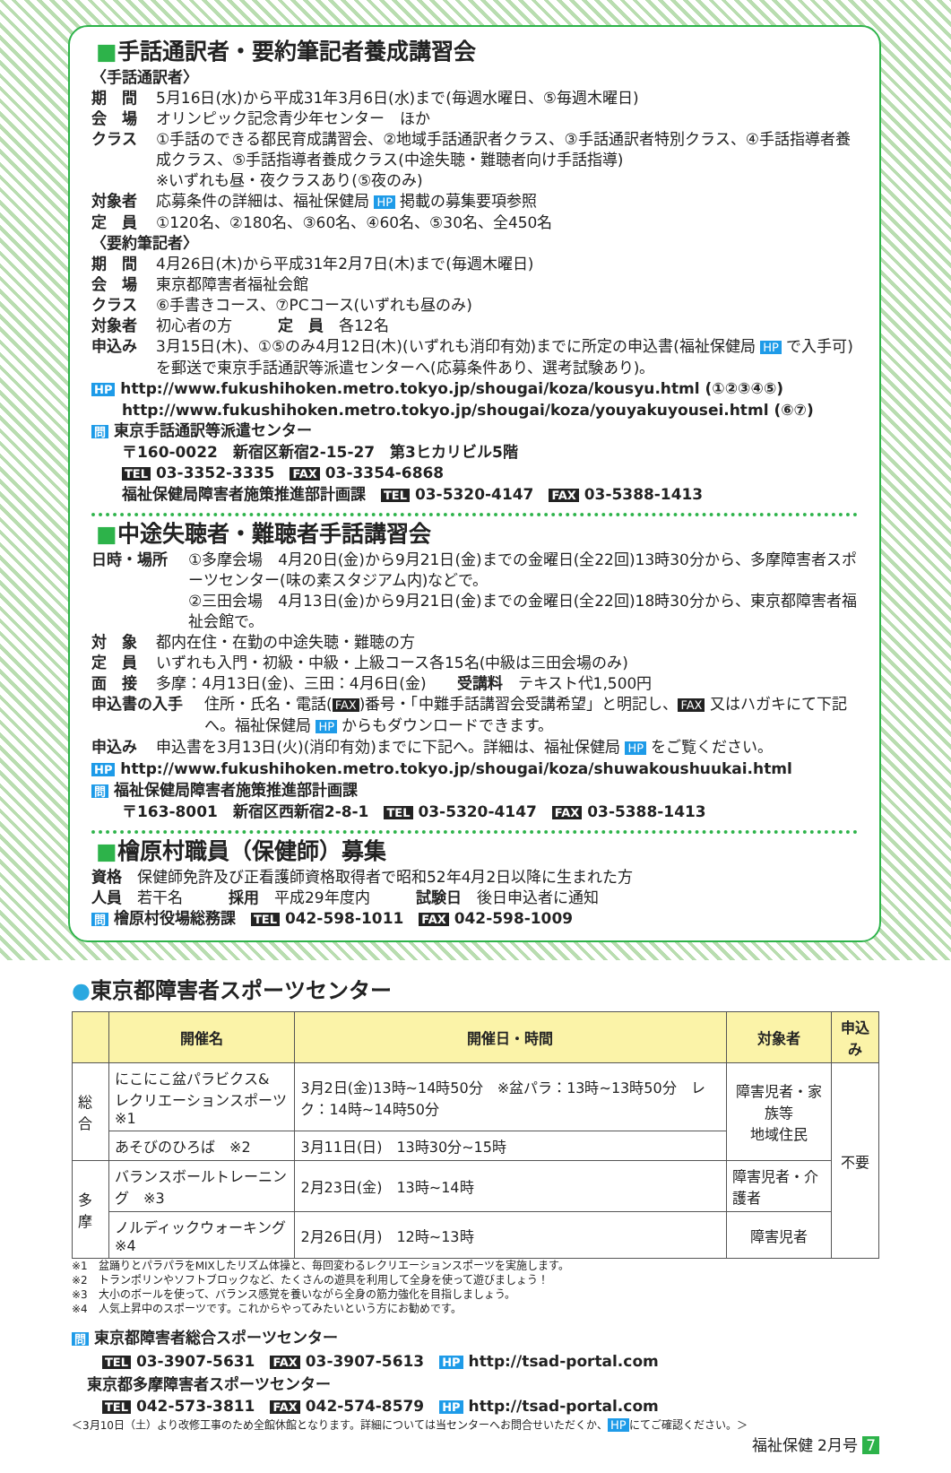■手話通訳者・要約筆記者養成講習会
〈手話通訳者〉
期　間 5月16日(水)から平成31年3月6日(水)まで(毎週水曜日、⑤毎週木曜日)
会　場 オリンピック記念青少年センター　ほか
クラス ①手話のできる都民育成講習会、②地域手話通訳者クラス、③手話通訳者特別クラス、④手話指導者養成クラス、⑤手話指導者養成クラス(中途失聴・難聴者向け手話指導)
※いずれも昼・夜クラスあり(⑤夜のみ)
対象者 応募条件の詳細は、福祉保健局 HP 掲載の募集要項参照
定　員 ①120名、②180名、③60名、④60名、⑤30名、全450名
〈要約筆記者〉
期　間 4月26日(木)から平成31年2月7日(木)まで(毎週木曜日)
会　場 東京都障害者福祉会館
クラス ⑥手書きコース、⑦PCコース(いずれも昼のみ)
対象者 初心者の方　　　定　員　各12名
申込み 3月15日(木)、①⑤のみ4月12日(木)(いずれも消印有効)までに所定の申込書(福祉保健局 HP で入手可)を郵送で東京手話通訳等派遣センターへ(応募条件あり、選考試験あり)。
HP http://www.fukushihoken.metro.tokyo.jp/shougai/koza/kousyu.html (①②③④⑤)
　　http://www.fukushihoken.metro.tokyo.jp/shougai/koza/youyakuyousei.html (⑥⑦)
問 東京手話通訳等派遣センター
　　〒160-0022　新宿区新宿2-15-27　第3ヒカリビル5階
　　TEL 03-3352-3335　FAX 03-3354-6868
　　福祉保健局障害者施策推進部計画課　TEL 03-5320-4147　FAX 03-5388-1413
■中途失聴者・難聴者手話講習会
日時・場所 ①多摩会場　4月20日(金)から9月21日(金)までの金曜日(全22回)13時30分から、多摩障害者スポーツセンター(味の素スタジアム内)などで。
②三田会場　4月13日(金)から9月21日(金)までの金曜日(全22回)18時30分から、東京都障害者福祉会館で。
対　象 都内在住・在勤の中途失聴・難聴の方
定　員 いずれも入門・初級・中級・上級コース各15名(中級は三田会場のみ)
面　接 多摩：4月13日(金)、三田：4月6日(金)　　受講料　テキスト代1,500円
申込書の入手 住所・氏名・電話(FAX)番号・「中難手話講習会受講希望」と明記し、 FAX 又はハガキにて下記へ。福祉保健局 HP からもダウンロードできます。
申込み 申込書を3月13日(火)(消印有効)までに下記へ。詳細は、福祉保健局 HP をご覧ください。
HP http://www.fukushihoken.metro.tokyo.jp/shougai/koza/shuwakoushuukai.html
問 福祉保健局障害者施策推進部計画課
　　〒163-8001　新宿区西新宿2-8-1　TEL 03-5320-4147　FAX 03-5388-1413
■檜原村職員（保健師）募集
資格　保健師免許及び正看護師資格取得者で昭和52年4月2日以降に生まれた方
人員　若干名　　　採用　平成29年度内　　　試験日　後日申込者に通知
問 檜原村役場総務課　TEL 042-598-1011　FAX 042-598-1009
●東京都障害者スポーツセンター
| | 開催名 | 開催日・時間 | 対象者 | 申込み |
| --- | --- | --- | --- | --- |
| 総合 | にこにこ盆パラビクス& レクリエーションスポーツ ※1 | 3月2日(金)13時~14時50分 ※盆パラ：13時~13時50分 レク：14時~14時50分 | 障害児者・家族等 地域住民 | 不要 |
| | あそびのひろば ※2 | 3月11日(日) 13時30分~15時 | | |
| 多摩 | バランスボールトレーニング ※3 | 2月23日(金) 13時~14時 | 障害児者・介護者 | |
| | ノルディックウォーキング ※4 | 2月26日(月) 12時~13時 | 障害児者 | |
※1　盆踊りとパラパラをMIXしたリズム体操と、毎回変わるレクリエーションスポーツを実施します。
※2　トランポリンやソフトブロックなど、たくさんの遊具を利用して全身を使って遊びましょう！
※3　大小のボールを使って、バランス感覚を養いながら全身の筋力強化を目指しましょう。
※4　人気上昇中のスポーツです。これからやってみたいという方にお勧めです。
問 東京都障害者総合スポーツセンター
　　TEL 03-3907-5631　FAX 03-3907-5613　HP http://tsad-portal.com
　東京都多摩障害者スポーツセンター
　　TEL 042-573-3811　FAX 042-574-8579　HP http://tsad-portal.com
＜3月10日（土）より改修工事のため全館休館となります。詳細については当センターへお問合せいただくか、 HP にてご確認ください。＞
福祉保健 2月号 7